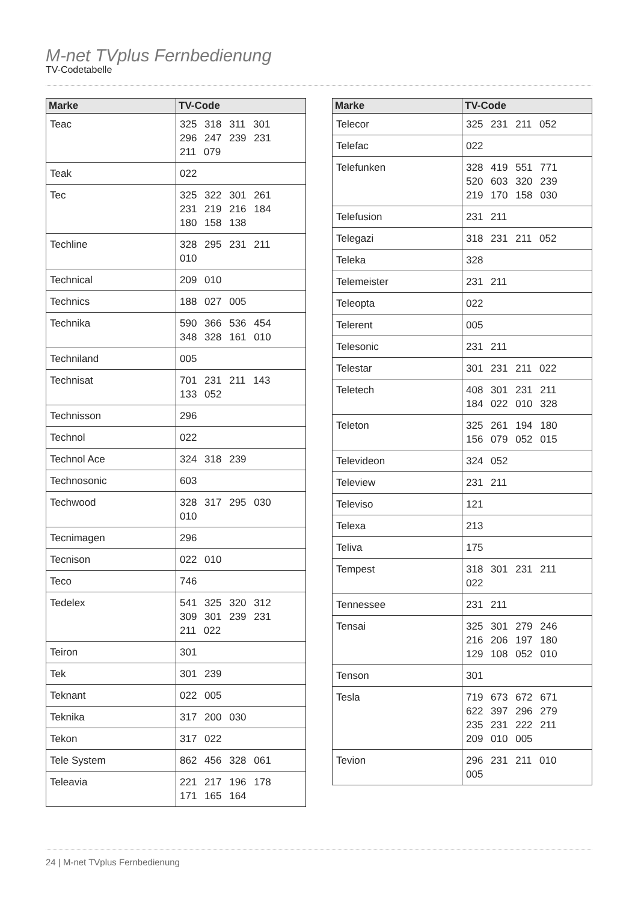M-net TVplus Fernbedienung
TV-Codetabelle
| Marke | TV-Code |
| --- | --- |
| Teac | 325 318 311 301 296 247 239 231 211 079 |
| Teak | 022 |
| Tec | 325 322 301 261 231 219 216 184 180 158 138 |
| Techline | 328 295 231 211 010 |
| Technical | 209 010 |
| Technics | 188 027 005 |
| Technika | 590 366 536 454 348 328 161 010 |
| Techniland | 005 |
| Technisat | 701 231 211 143 133 052 |
| Technisson | 296 |
| Technol | 022 |
| Technol Ace | 324 318 239 |
| Technosonic | 603 |
| Techwood | 328 317 295 030 010 |
| Tecnimagen | 296 |
| Tecnison | 022 010 |
| Teco | 746 |
| Tedelex | 541 325 320 312 309 301 239 231 211 022 |
| Teiron | 301 |
| Tek | 301 239 |
| Teknant | 022 005 |
| Teknika | 317 200 030 |
| Tekon | 317 022 |
| Tele System | 862 456 328 061 |
| Teleavia | 221 217 196 178 171 165 164 |
| Marke | TV-Code |
| --- | --- |
| Telecor | 325 231 211 052 |
| Telefac | 022 |
| Telefunken | 328 419 551 771 520 603 320 239 219 170 158 030 |
| Telefusion | 231 211 |
| Telegazi | 318 231 211 052 |
| Teleka | 328 |
| Telemeister | 231 211 |
| Teleopta | 022 |
| Telerent | 005 |
| Telesonic | 231 211 |
| Telestar | 301 231 211 022 |
| Teletech | 408 301 231 211 184 022 010 328 |
| Teleton | 325 261 194 180 156 079 052 015 |
| Televideon | 324 052 |
| Teleview | 231 211 |
| Televiso | 121 |
| Telexa | 213 |
| Teliva | 175 |
| Tempest | 318 301 231 211 022 |
| Tennessee | 231 211 |
| Tensai | 325 301 279 246 216 206 197 180 129 108 052 010 |
| Tenson | 301 |
| Tesla | 719 673 672 671 622 397 296 279 235 231 222 211 209 010 005 |
| Tevion | 296 231 211 010 005 |
24 | M-net TVplus Fernbedienung